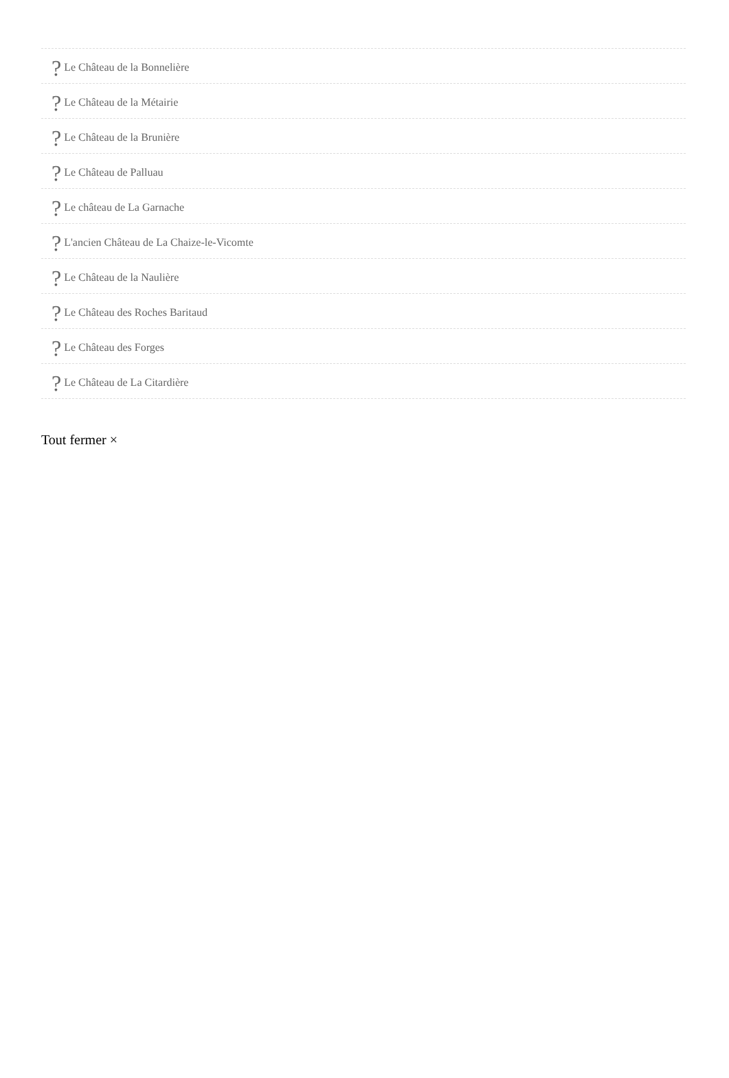? Le Château de la Bonnelière
? Le Château de la Métairie
? Le Château de la Brunière
? Le Château de Palluau
? Le château de La Garnache
? L'ancien Château de La Chaize-le-Vicomte
? Le Château de la Naulière
? Le Château des Roches Baritaud
? Le Château des Forges
? Le Château de La Citardière
Tout fermer ×